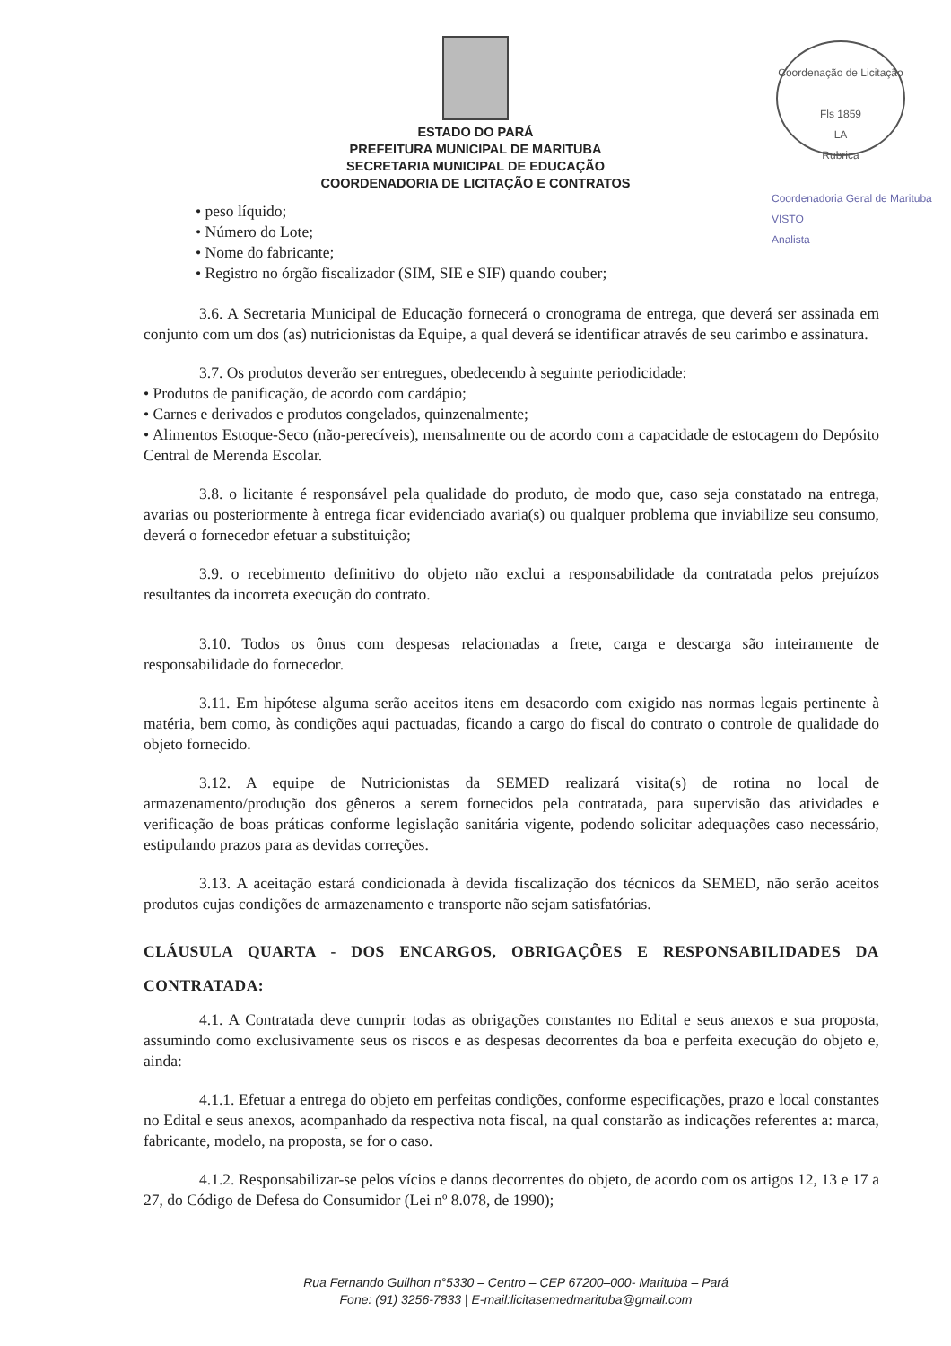Coordenação de Licitação
Fls 1859
LA
Rubrica
Coordenadoria Geral de Marituba
VISTO
Analista
ESTADO DO PARÁ
PREFEITURA MUNICIPAL DE MARITUBA
SECRETARIA MUNICIPAL DE EDUCAÇÃO
COORDENADORIA DE LICITAÇÃO E CONTRATOS
• peso líquido;
• Número do Lote;
• Nome do fabricante;
• Registro no órgão fiscalizador (SIM, SIE e SIF) quando couber;
3.6. A Secretaria Municipal de Educação fornecerá o cronograma de entrega, que deverá ser assinada em conjunto com um dos (as) nutricionistas da Equipe, a qual deverá se identificar através de seu carimbo e assinatura.
3.7. Os produtos deverão ser entregues, obedecendo à seguinte periodicidade:
• Produtos de panificação, de acordo com cardápio;
• Carnes e derivados e produtos congelados, quinzenalmente;
• Alimentos Estoque-Seco (não-perecíveis), mensalmente ou de acordo com a capacidade de estocagem do Depósito Central de Merenda Escolar.
3.8. o licitante é responsável pela qualidade do produto, de modo que, caso seja constatado na entrega, avarias ou posteriormente à entrega ficar evidenciado avaria(s) ou qualquer problema que inviabilize seu consumo, deverá o fornecedor efetuar a substituição;
3.9. o recebimento definitivo do objeto não exclui a responsabilidade da contratada pelos prejuízos resultantes da incorreta execução do contrato.
3.10. Todos os ônus com despesas relacionadas a frete, carga e descarga são inteiramente de responsabilidade do fornecedor.
3.11. Em hipótese alguma serão aceitos itens em desacordo com exigido nas normas legais pertinente à matéria, bem como, às condições aqui pactuadas, ficando a cargo do fiscal do contrato o controle de qualidade do objeto fornecido.
3.12. A equipe de Nutricionistas da SEMED realizará visita(s) de rotina no local de armazenamento/produção dos gêneros a serem fornecidos pela contratada, para supervisão das atividades e verificação de boas práticas conforme legislação sanitária vigente, podendo solicitar adequações caso necessário, estipulando prazos para as devidas correções.
3.13. A aceitação estará condicionada à devida fiscalização dos técnicos da SEMED, não serão aceitos produtos cujas condições de armazenamento e transporte não sejam satisfatórias.
CLÁUSULA QUARTA - DOS ENCARGOS, OBRIGAÇÕES E RESPONSABILIDADES DA CONTRATADA:
4.1. A Contratada deve cumprir todas as obrigações constantes no Edital e seus anexos e sua proposta, assumindo como exclusivamente seus os riscos e as despesas decorrentes da boa e perfeita execução do objeto e, ainda:
4.1.1. Efetuar a entrega do objeto em perfeitas condições, conforme especificações, prazo e local constantes no Edital e seus anexos, acompanhado da respectiva nota fiscal, na qual constarão as indicações referentes a: marca, fabricante, modelo, na proposta, se for o caso.
4.1.2. Responsabilizar-se pelos vícios e danos decorrentes do objeto, de acordo com os artigos 12, 13 e 17 a 27, do Código de Defesa do Consumidor (Lei nº 8.078, de 1990);
Rua Fernando Guilhon n°5330 – Centro – CEP 67200–000- Marituba – Pará
Fone: (91) 3256-7833 | E-mail:licitasemedmarituba@gmail.com